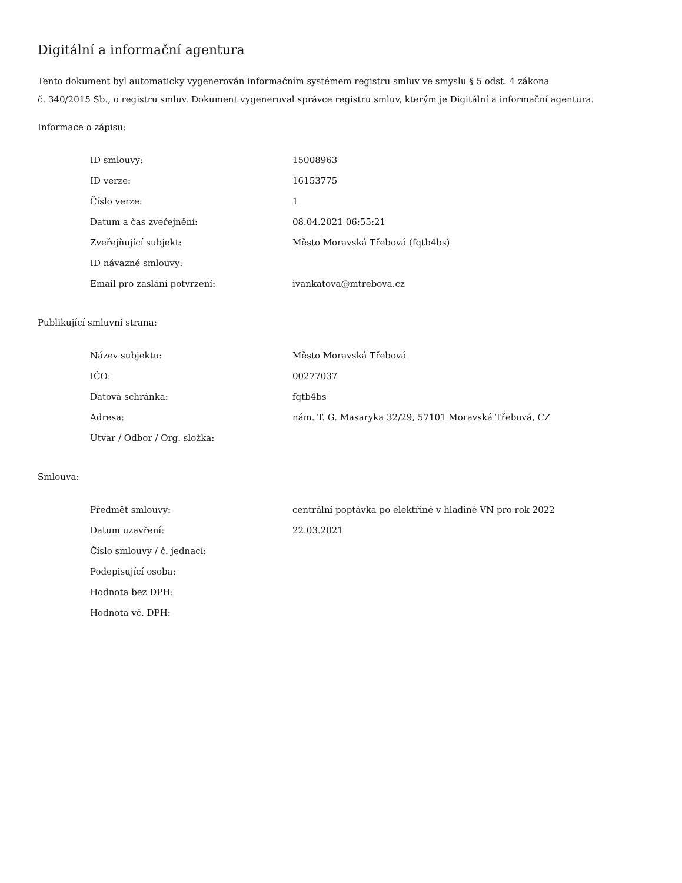Digitální a informační agentura
Tento dokument byl automaticky vygenerován informačním systémem registru smluv ve smyslu § 5 odst. 4 zákona
č. 340/2015 Sb., o registru smluv. Dokument vygeneroval správce registru smluv, kterým je Digitální a informační agentura.
Informace o zápisu:
| ID smlouvy: | 15008963 |
| ID verze: | 16153775 |
| Číslo verze: | 1 |
| Datum a čas zveřejnění: | 08.04.2021 06:55:21 |
| Zveřejňující subjekt: | Město Moravská Třebová (fqtb4bs) |
| ID návazné smlouvy: | |
| Email pro zaslání potvrzení: | ivankatova@mtrebova.cz |
Publikující smluvní strana:
| Název subjektu: | Město Moravská Třebová |
| IČO: | 00277037 |
| Datová schránka: | fqtb4bs |
| Adresa: | nám. T. G. Masaryka 32/29, 57101 Moravská Třebová, CZ |
| Útvar / Odbor / Org. složka: | |
Smlouva:
| Předmět smlouvy: | centrální poptávka po elektřině v hladině VN pro rok 2022 |
| Datum uzavření: | 22.03.2021 |
| Číslo smlouvy / č. jednací: | |
| Podepisující osoba: | |
| Hodnota bez DPH: | |
| Hodnota vč. DPH: | |